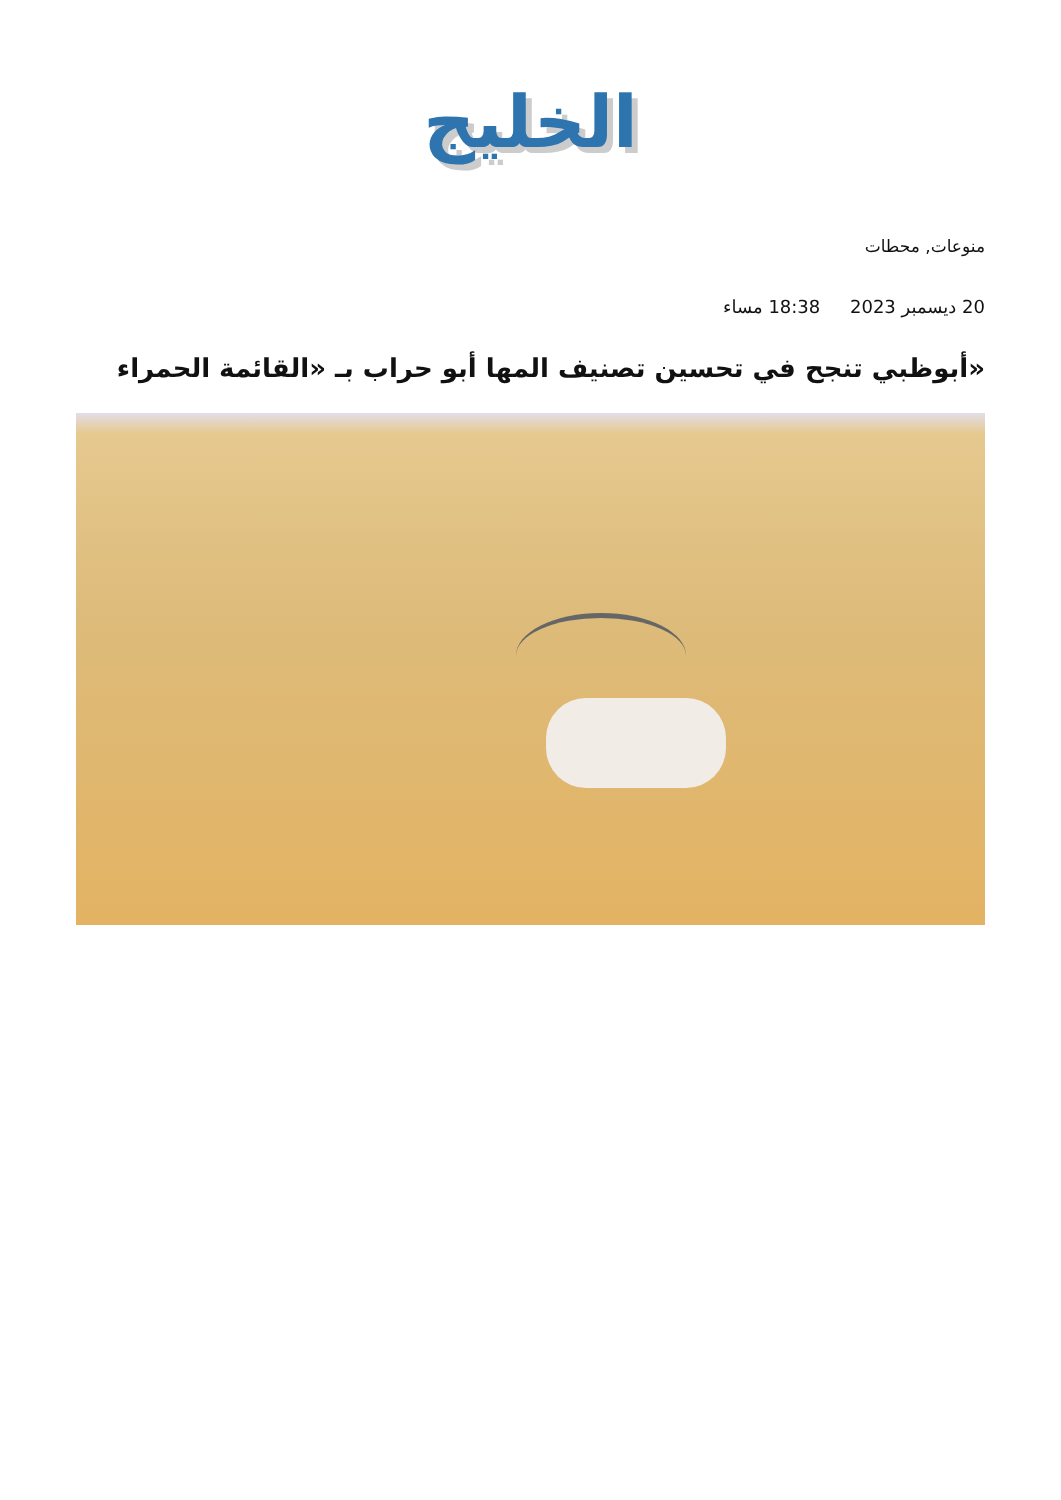الخليج
منوعات, محطات
20 ديسمبر 2023 18:38 مساء
«أبوظبي تنجح في تحسين تصنيف المها أبو حراب بـ «القائمة الحمراء